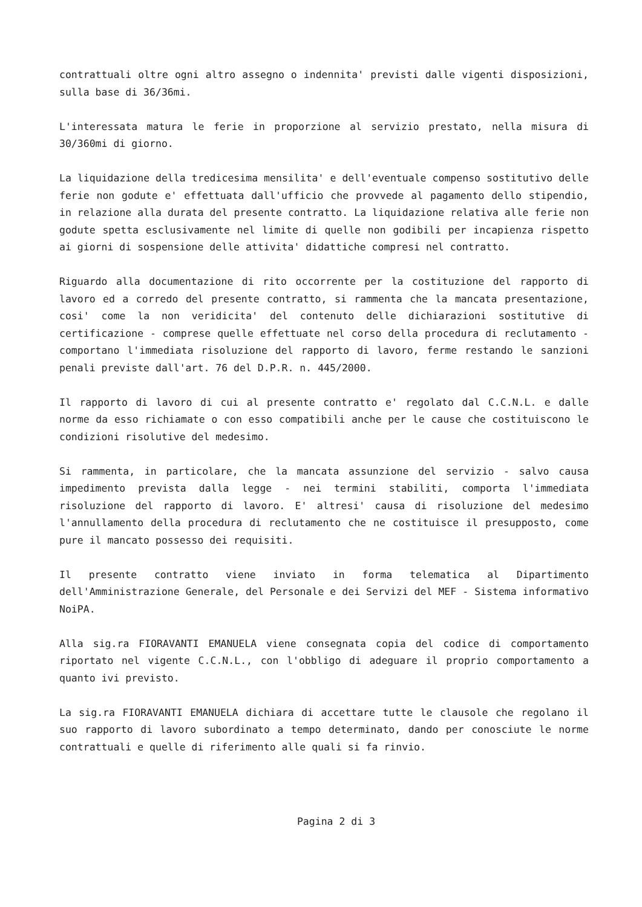contrattuali oltre ogni altro assegno o indennita' previsti dalle vigenti disposizioni, sulla base di 36/36mi.
L'interessata matura le ferie in proporzione al servizio prestato, nella misura di 30/360mi di giorno.
La liquidazione della tredicesima mensilita' e dell'eventuale compenso sostitutivo delle ferie non godute e' effettuata dall'ufficio che provvede al pagamento dello stipendio, in relazione alla durata del presente contratto. La liquidazione relativa alle ferie non godute spetta esclusivamente nel limite di quelle non godibili per incapienza rispetto ai giorni di sospensione delle attivita' didattiche compresi nel contratto.
Riguardo alla documentazione di rito occorrente per la costituzione del rapporto di lavoro ed a corredo del presente contratto, si rammenta che la mancata presentazione, cosi' come la non veridicita' del contenuto delle dichiarazioni sostitutive di certificazione - comprese quelle effettuate nel corso della procedura di reclutamento - comportano l'immediata risoluzione del rapporto di lavoro, ferme restando le sanzioni penali previste dall'art. 76 del D.P.R. n. 445/2000.
Il rapporto di lavoro di cui al presente contratto e' regolato dal C.C.N.L. e dalle norme da esso richiamate o con esso compatibili anche per le cause che costituiscono le condizioni risolutive del medesimo.
Si rammenta, in particolare, che la mancata assunzione del servizio - salvo causa impedimento prevista dalla legge - nei termini stabiliti, comporta l'immediata risoluzione del rapporto di lavoro. E' altresi' causa di risoluzione del medesimo l'annullamento della procedura di reclutamento che ne costituisce il presupposto, come pure il mancato possesso dei requisiti.
Il presente contratto viene inviato in forma telematica al Dipartimento dell'Amministrazione Generale, del Personale e dei Servizi del MEF - Sistema informativo NoiPA.
Alla sig.ra FIORAVANTI EMANUELA viene consegnata copia del codice di comportamento riportato nel vigente C.C.N.L., con l'obbligo di adeguare il proprio comportamento a quanto ivi previsto.
La sig.ra FIORAVANTI EMANUELA dichiara di accettare tutte le clausole che regolano il suo rapporto di lavoro subordinato a tempo determinato, dando per conosciute le norme contrattuali e quelle di riferimento alle quali si fa rinvio.
Pagina 2 di 3